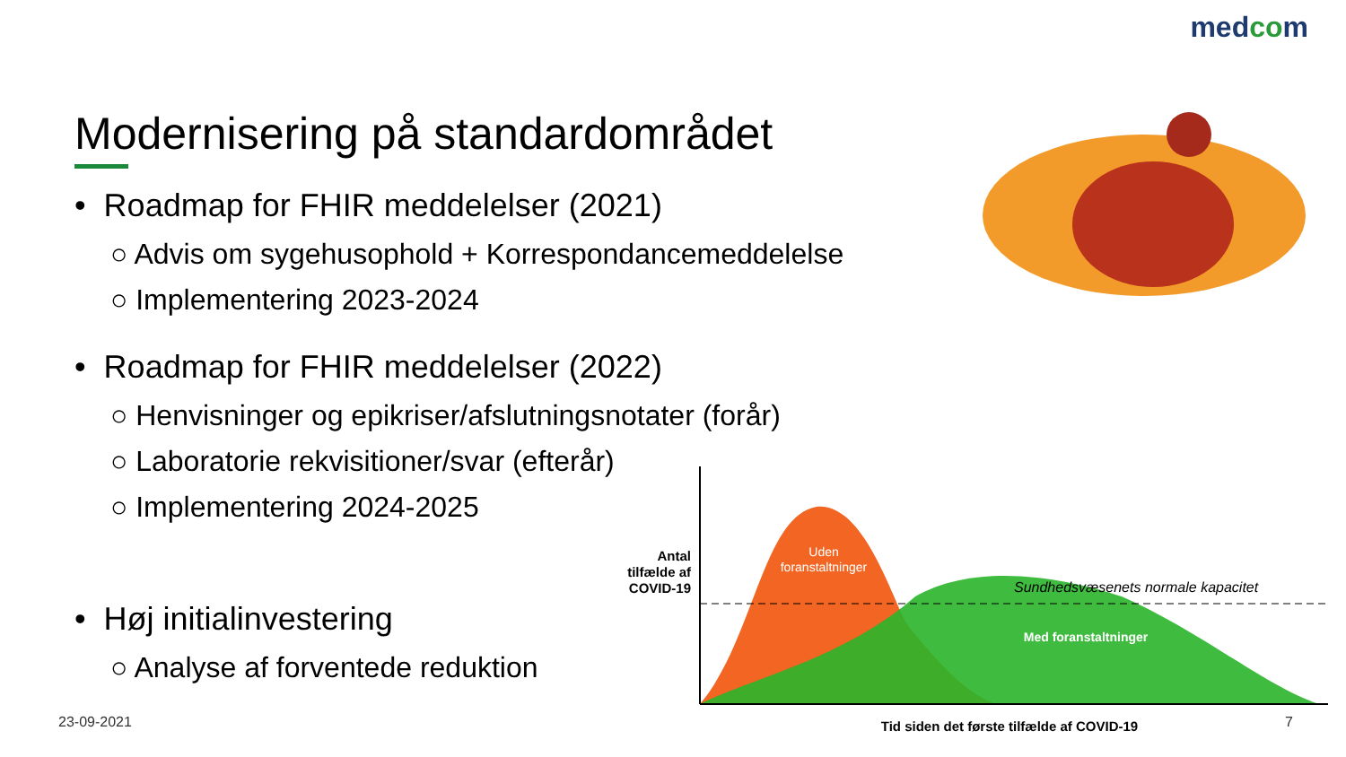medcom
Modernisering på standardområdet
• Roadmap for FHIR meddelelser (2021)
○ Advis om sygehusophold + Korrespondancemeddelelse
○ Implementering 2023-2024
• Roadmap for FHIR meddelelser (2022)
○ Henvisninger og epikriser/afslutningsnotater (forår)
○ Laboratorie rekvisitioner/svar (efterår)
○ Implementering 2024-2025
• Høj initialinvestering
○ Analyse af forventede reduktion
Antal
tilfælde af
COVID-19
Uden
foranstaltninger
Sundhedsvæsenets normale kapacitet
Med foranstaltninger
Tid siden det første tilfælde af COVID-19
23-09-2021 7